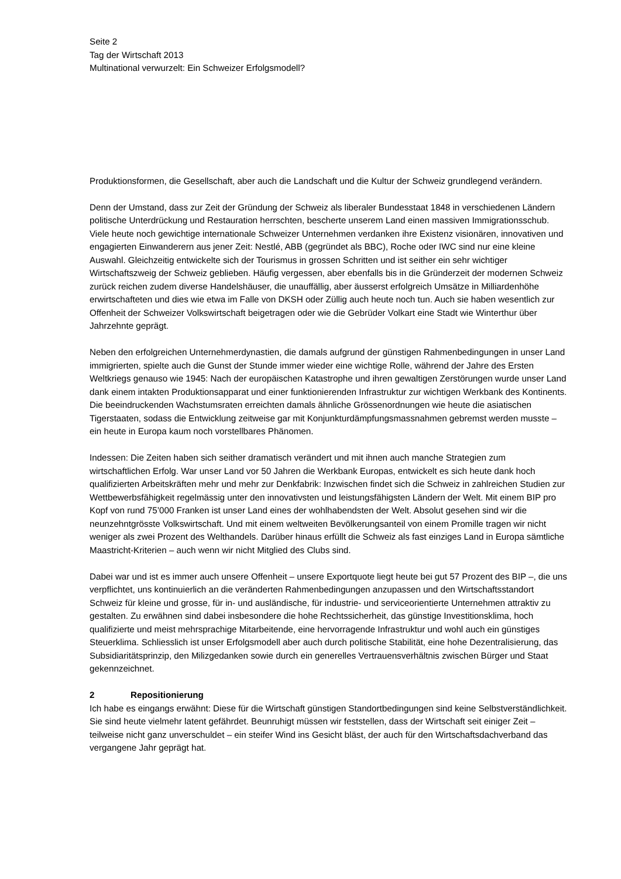Seite 2
Tag der Wirtschaft 2013
Multinational verwurzelt: Ein Schweizer Erfolgsmodell?
Produktionsformen, die Gesellschaft, aber auch die Landschaft und die Kultur der Schweiz grundlegend verändern.
Denn der Umstand, dass zur Zeit der Gründung der Schweiz als liberaler Bundesstaat 1848 in verschiedenen Ländern politische Unterdrückung und Restauration herrschten, bescherte unserem Land einen massiven Immigrationsschub. Viele heute noch gewichtige internationale Schweizer Unternehmen verdanken ihre Existenz visionären, innovativen und engagierten Einwanderern aus jener Zeit: Nestlé, ABB (gegründet als BBC), Roche oder IWC sind nur eine kleine Auswahl. Gleichzeitig entwickelte sich der Tourismus in grossen Schritten und ist seither ein sehr wichtiger Wirtschaftszweig der Schweiz geblieben. Häufig vergessen, aber ebenfalls bis in die Gründerzeit der modernen Schweiz zurück reichen zudem diverse Handelshäuser, die unauffällig, aber äusserst erfolgreich Umsätze in Milliardenhöhe erwirtschafteten und dies wie etwa im Falle von DKSH oder Züllig auch heute noch tun. Auch sie haben wesentlich zur Offenheit der Schweizer Volkswirtschaft beigetragen oder wie die Gebrüder Volkart eine Stadt wie Winterthur über Jahrzehnte geprägt.
Neben den erfolgreichen Unternehmerdynastien, die damals aufgrund der günstigen Rahmenbedingungen in unser Land immigrierten, spielte auch die Gunst der Stunde immer wieder eine wichtige Rolle, während der Jahre des Ersten Weltkriegs genauso wie 1945: Nach der europäischen Katastrophe und ihren gewaltigen Zerstörungen wurde unser Land dank einem intakten Produktionsapparat und einer funktionierenden Infrastruktur zur wichtigen Werkbank des Kontinents. Die beeindruckenden Wachstumsraten erreichten damals ähnliche Grössenordnungen wie heute die asiatischen Tigerstaaten, sodass die Entwicklung zeitweise gar mit Konjunkturdämpfungsmassnahmen gebremst werden musste – ein heute in Europa kaum noch vorstellbares Phänomen.
Indessen: Die Zeiten haben sich seither dramatisch verändert und mit ihnen auch manche Strategien zum wirtschaftlichen Erfolg. War unser Land vor 50 Jahren die Werkbank Europas, entwickelt es sich heute dank hoch qualifizierten Arbeitskräften mehr und mehr zur Denkfabrik: Inzwischen findet sich die Schweiz in zahlreichen Studien zur Wettbewerbsfähigkeit regelmässig unter den innovativsten und leistungsfähigsten Ländern der Welt. Mit einem BIP pro Kopf von rund 75’000 Franken ist unser Land eines der wohlhabendsten der Welt. Absolut gesehen sind wir die neunzehntgrösste Volkswirtschaft. Und mit einem weltweiten Bevölkerungsanteil von einem Promille tragen wir nicht weniger als zwei Prozent des Welthandels. Darüber hinaus erfüllt die Schweiz als fast einziges Land in Europa sämtliche Maastricht-Kriterien – auch wenn wir nicht Mitglied des Clubs sind.
Dabei war und ist es immer auch unsere Offenheit – unsere Exportquote liegt heute bei gut 57 Prozent des BIP –, die uns verpflichtet, uns kontinuierlich an die veränderten Rahmenbedingungen anzupassen und den Wirtschaftsstandort Schweiz für kleine und grosse, für in- und ausländische, für industrie- und serviceorientierte Unternehmen attraktiv zu gestalten. Zu erwähnen sind dabei insbesondere die hohe Rechtssicherheit, das günstige Investitionsklima, hoch qualifizierte und meist mehrsprachige Mitarbeitende, eine hervorragende Infrastruktur und wohl auch ein günstiges Steuerklima. Schliesslich ist unser Erfolgsmodell aber auch durch politische Stabilität, eine hohe Dezentralisierung, das Subsidiaritätsprinzip, den Milizgedanken sowie durch ein generelles Vertrauensverhältnis zwischen Bürger und Staat gekennzeichnet.
2 Repositionierung
Ich habe es eingangs erwähnt: Diese für die Wirtschaft günstigen Standortbedingungen sind keine Selbstverständlichkeit. Sie sind heute vielmehr latent gefährdet. Beunruhigt müssen wir feststellen, dass der Wirtschaft seit einiger Zeit – teilweise nicht ganz unverschuldet – ein steifer Wind ins Gesicht bläst, der auch für den Wirtschaftsdachverband das vergangene Jahr geprägt hat.